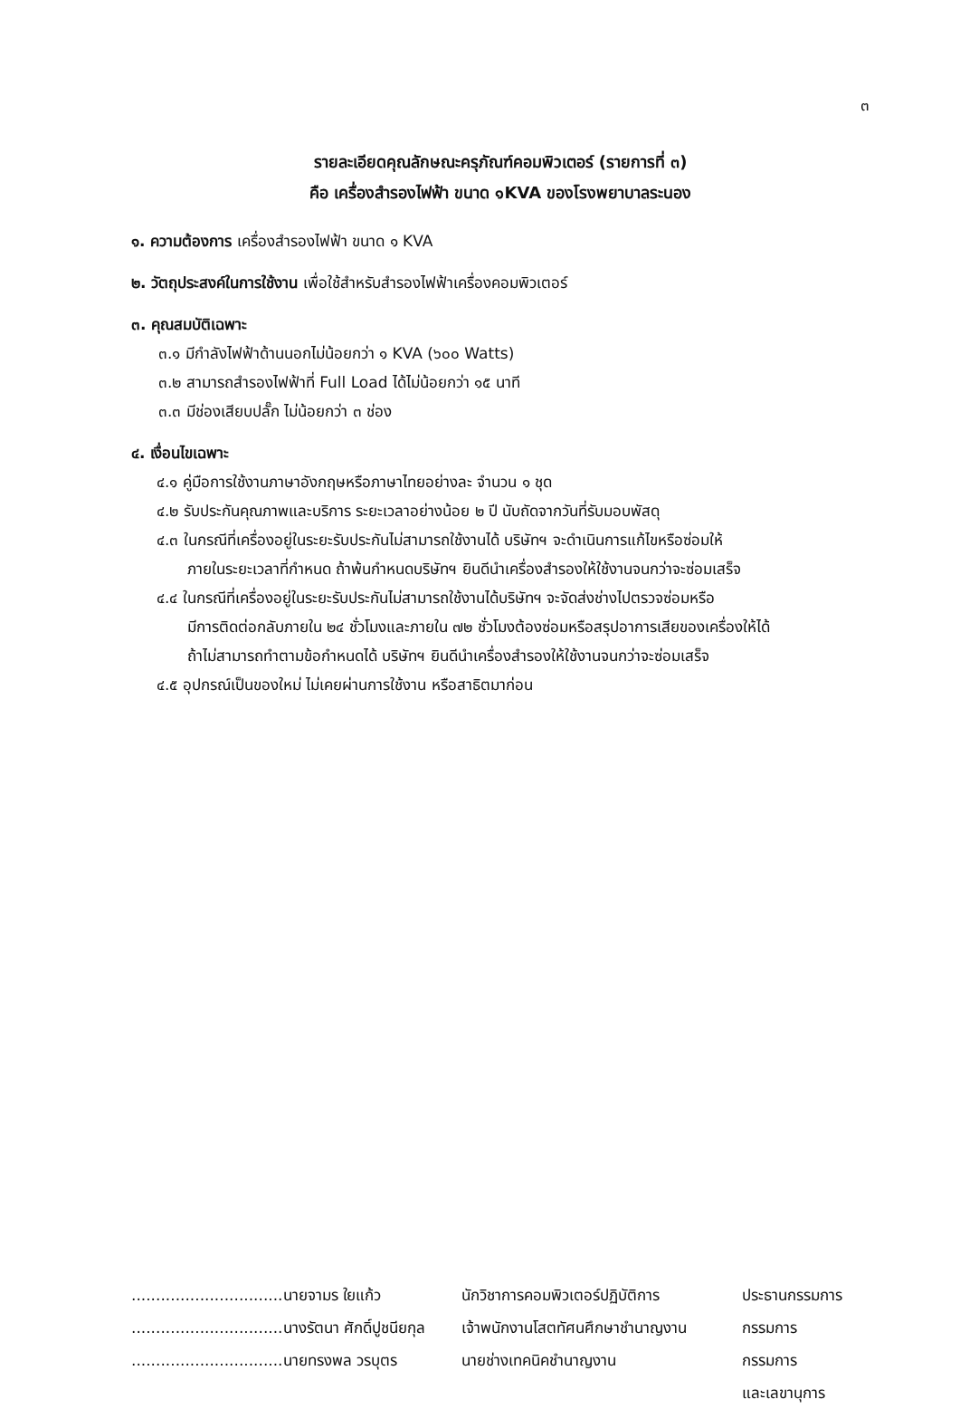๓
รายละเอียดคุณลักษณะครุภัณฑ์คอมพิวเตอร์ (รายการที่ ๓)
คือ เครื่องสำรองไฟฟ้า ขนาด ๑KVA ของโรงพยาบาลระนอง
๑. ความต้องการ เครื่องสำรองไฟฟ้า ขนาด ๑ KVA
๒. วัตถุประสงค์ในการใช้งาน เพื่อใช้สำหรับสำรองไฟฟ้าเครื่องคอมพิวเตอร์
๓. คุณสมบัติเฉพาะ
๓.๑ มีกำลังไฟฟ้าด้านนอกไม่น้อยกว่า ๑ KVA (๖๐๐ Watts)
๓.๒ สามารถสำรองไฟฟ้าที่ Full Load ได้ไม่น้อยกว่า ๑๕ นาที
๓.๓ มีช่องเสียบปลั๊ก ไม่น้อยกว่า ๓ ช่อง
๔. เงื่อนไขเฉพาะ
๔.๑ คู่มือการใช้งานภาษาอังกฤษหรือภาษาไทยอย่างละ จำนวน ๑ ชุด
๔.๒ รับประกันคุณภาพและบริการ ระยะเวลาอย่างน้อย ๒ ปี นับถัดจากวันที่รับมอบพัสดุ
๔.๓ ในกรณีที่เครื่องอยู่ในระยะรับประกันไม่สามารถใช้งานได้ บริษัทฯ จะดำเนินการแก้ไขหรือซ่อมให้
ภายในระยะเวลาที่กำหนด ถ้าพ้นกำหนดบริษัทฯ ยินดีนำเครื่องสำรองให้ใช้งานจนกว่าจะซ่อมเสร็จ
๔.๔ ในกรณีที่เครื่องอยู่ในระยะรับประกันไม่สามารถใช้งานได้บริษัทฯ จะจัดส่งช่างไปตรวจซ่อมหรือ
มีการติดต่อกลับภายใน ๒๔ ชั่วโมงและภายใน ๗๒ ชั่วโมงต้องซ่อมหรือสรุปอาการเสียของเครื่องให้ได้
ถ้าไม่สามารถทำตามข้อกำหนดได้ บริษัทฯ ยินดีนำเครื่องสำรองให้ใช้งานจนกว่าจะซ่อมเสร็จ
๔.๕ อุปกรณ์เป็นของใหม่ ไม่เคยผ่านการใช้งาน หรือสาธิตมาก่อน
...............................นายจามร ใยแก้ว
นักวิชาการคอมพิวเตอร์ปฏิบัติการ
ประธานกรรมการ
...............................นางรัตนา ศักดิ์ปูชนียกุล
เจ้าพนักงานโสตทัศนศึกษาชำนาญงาน
กรรมการ
...............................นายทรงพล วรบุตร
นายช่างเทคนิคชำนาญงาน กรรมการ
และเลขานุการ